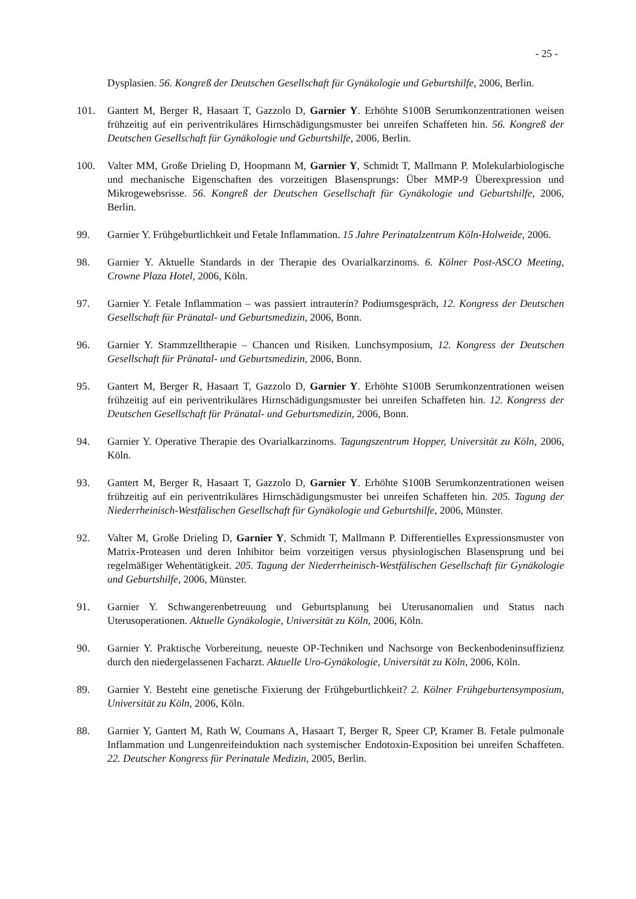- 25 -
Dysplasien. 56. Kongreß der Deutschen Gesellschaft für Gynäkologie und Geburtshilfe, 2006, Berlin.
101. Gantert M, Berger R, Hasaart T, Gazzolo D, Garnier Y. Erhöhte S100B Serumkonzentrationen weisen frühzeitig auf ein periventrikuläres Hirnschädigungsmuster bei unreifen Schaffeten hin. 56. Kongreß der Deutschen Gesellschaft für Gynäkologie und Geburtshilfe, 2006, Berlin.
100. Valter MM, Große Drieling D, Hoopmann M, Garnier Y, Schmidt T, Mallmann P. Molekularbiologische und mechanische Eigenschaften des vorzeitigen Blasensprungs: Über MMP-9 Überexpression und Mikrogewebsrisse. 56. Kongreß der Deutschen Gesellschaft für Gynäkologie und Geburtshilfe, 2006, Berlin.
99. Garnier Y. Frühgeburtlichkeit und Fetale Inflammation. 15 Jahre Perinatalzentrum Köln-Holweide, 2006.
98. Garnier Y. Aktuelle Standards in der Therapie des Ovarialkarzinoms. 6. Kölner Post-ASCO Meeting, Crowne Plaza Hotel, 2006, Köln.
97. Garnier Y. Fetale Inflammation – was passiert intrauterin? Podiumsgespräch, 12. Kongress der Deutschen Gesellschaft für Pränatal- und Geburtsmedizin, 2006, Bonn.
96. Garnier Y. Stammzelltherapie – Chancen und Risiken. Lunchsymposium, 12. Kongress der Deutschen Gesellschaft für Pränatal- und Geburtsmedizin, 2006, Bonn.
95. Gantert M, Berger R, Hasaart T, Gazzolo D, Garnier Y. Erhöhte S100B Serumkonzentrationen weisen frühzeitig auf ein periventrikuläres Hirnschädigungsmuster bei unreifen Schaffeten hin. 12. Kongress der Deutschen Gesellschaft für Pränatal- und Geburtsmedizin, 2006, Bonn.
94. Garnier Y. Operative Therapie des Ovarialkarzinoms. Tagungszentrum Hopper, Universität zu Köln, 2006, Köln.
93. Gantert M, Berger R, Hasaart T, Gazzolo D, Garnier Y. Erhöhte S100B Serumkonzentrationen weisen frühzeitig auf ein periventrikuläres Hirnschädigungsmuster bei unreifen Schaffeten hin. 205. Tagung der Niederrheinisch-Westfälischen Gesellschaft für Gynäkologie und Geburtshilfe, 2006, Münster.
92. Valter M, Große Drieling D, Garnier Y, Schmidt T, Mallmann P. Differentielles Expressionsmuster von Matrix-Proteasen und deren Inhibitor beim vorzeitigen versus physiologischen Blasensprung und bei regelmäßiger Wehentätigkeit. 205. Tagung der Niederrheinisch-Westfälischen Gesellschaft für Gynäkologie und Geburtshilfe, 2006, Münster.
91. Garnier Y. Schwangerenbetreuung und Geburtsplanung bei Uterusanomalien und Status nach Uterusoperationen. Aktuelle Gynäkologie, Universität zu Köln, 2006, Köln.
90. Garnier Y. Praktische Vorbereitung, neueste OP-Techniken und Nachsorge von Beckenbodeninsuffizienz durch den niedergelassenen Facharzt. Aktuelle Uro-Gynäkologie, Universität zu Köln, 2006, Köln.
89. Garnier Y. Besteht eine genetische Fixierung der Frühgeburtlichkeit? 2. Kölner Frühgeburtensymposium, Universität zu Köln, 2006, Köln.
88. Garnier Y, Gantert M, Rath W, Coumans A, Hasaart T, Berger R, Speer CP, Kramer B. Fetale pulmonale Inflammation und Lungenreifeinduktion nach systemischer Endotoxin-Exposition bei unreifen Schaffeten. 22. Deutscher Kongress für Perinatale Medizin, 2005, Berlin.